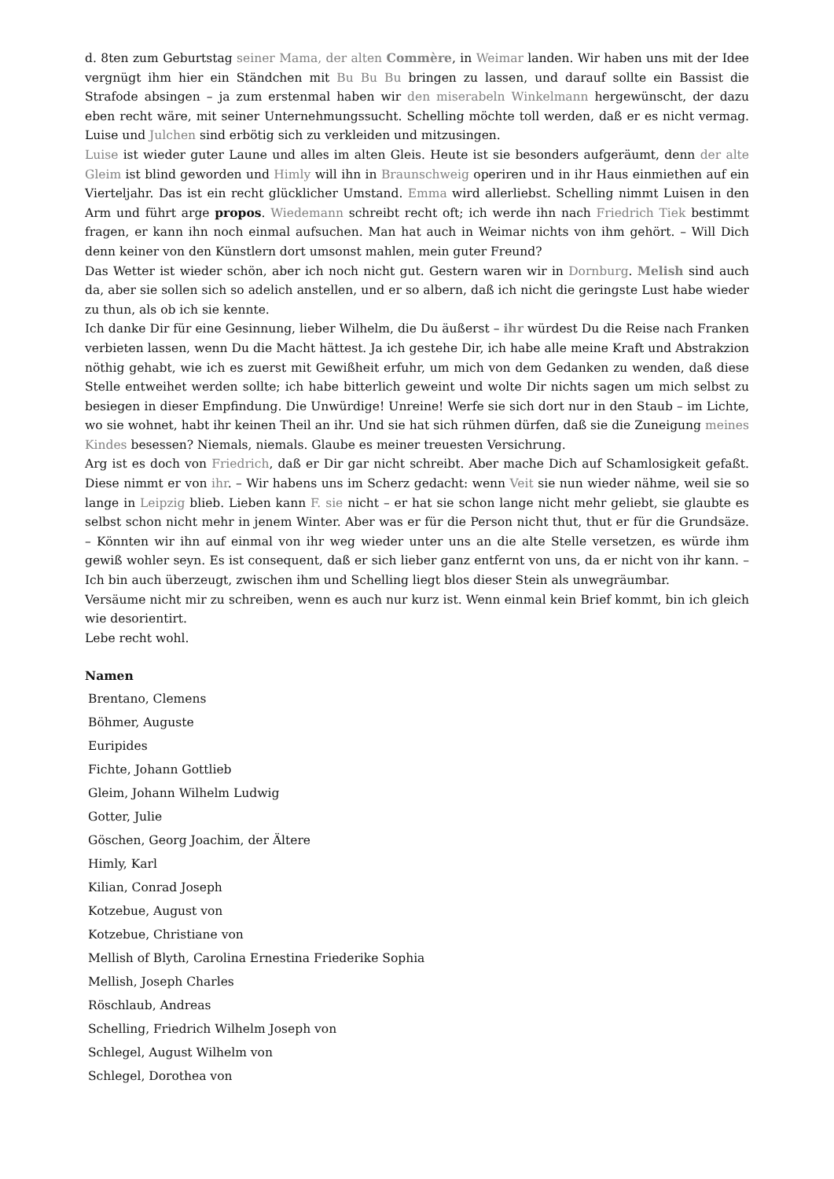d. 8ten zum Geburtstag seiner Mama, der alten Commère, in Weimar landen. Wir haben uns mit der Idee vergnügt ihm hier ein Ständchen mit Bu Bu Bu bringen zu lassen, und darauf sollte ein Bassist die Strafode absingen – ja zum erstenmal haben wir den miserabeln Winkelmann hergewünscht, der dazu eben recht wäre, mit seiner Unternehmungssucht. Schelling möchte toll werden, daß er es nicht vermag. Luise und Julchen sind erbötig sich zu verkleiden und mitzusingen.
Luise ist wieder guter Laune und alles im alten Gleis. Heute ist sie besonders aufgeräumt, denn der alte Gleim ist blind geworden und Himly will ihn in Braunschweig operiren und in ihr Haus einmiethen auf ein Vierteljahr. Das ist ein recht glücklicher Umstand. Emma wird allerliebst. Schelling nimmt Luisen in den Arm und führt arge propos. Wiedemann schreibt recht oft; ich werde ihn nach Friedrich Tiek bestimmt fragen, er kann ihn noch einmal aufsuchen. Man hat auch in Weimar nichts von ihm gehört. – Will Dich denn keiner von den Künstlern dort umsonst mahlen, mein guter Freund?
Das Wetter ist wieder schön, aber ich noch nicht gut. Gestern waren wir in Dornburg. Melish sind auch da, aber sie sollen sich so adelich anstellen, und er so albern, daß ich nicht die geringste Lust habe wieder zu thun, als ob ich sie kennte.
Ich danke Dir für eine Gesinnung, lieber Wilhelm, die Du äußerst – ihr würdest Du die Reise nach Franken verbieten lassen, wenn Du die Macht hättest. Ja ich gestehe Dir, ich habe alle meine Kraft und Abstrakzion nöthig gehabt, wie ich es zuerst mit Gewißheit erfuhr, um mich von dem Gedanken zu wenden, daß diese Stelle entweihet werden sollte; ich habe bitterlich geweint und wolte Dir nichts sagen um mich selbst zu besiegen in dieser Empfindung. Die Unwürdige! Unreine! Werfe sie sich dort nur in den Staub – im Lichte, wo sie wohnet, habt ihr keinen Theil an ihr. Und sie hat sich rühmen dürfen, daß sie die Zuneigung meines Kindes besessen? Niemals, niemals. Glaube es meiner treuesten Versichrung.
Arg ist es doch von Friedrich, daß er Dir gar nicht schreibt. Aber mache Dich auf Schamlosigkeit gefaßt. Diese nimmt er von ihr. – Wir habens uns im Scherz gedacht: wenn Veit sie nun wieder nähme, weil sie so lange in Leipzig blieb. Lieben kann F. sie nicht – er hat sie schon lange nicht mehr geliebt, sie glaubte es selbst schon nicht mehr in jenem Winter. Aber was er für die Person nicht thut, thut er für die Grundsäze. – Könnten wir ihn auf einmal von ihr weg wieder unter uns an die alte Stelle versetzen, es würde ihm gewiß wohler seyn. Es ist consequent, daß er sich lieber ganz entfernt von uns, da er nicht von ihr kann. – Ich bin auch überzeugt, zwischen ihm und Schelling liegt blos dieser Stein als unwegräumbar.
Versäume nicht mir zu schreiben, wenn es auch nur kurz ist. Wenn einmal kein Brief kommt, bin ich gleich wie desorientirt.
Lebe recht wohl.
Namen
Brentano, Clemens
Böhmer, Auguste
Euripides
Fichte, Johann Gottlieb
Gleim, Johann Wilhelm Ludwig
Gotter, Julie
Göschen, Georg Joachim, der Ältere
Himly, Karl
Kilian, Conrad Joseph
Kotzebue, August von
Kotzebue, Christiane von
Mellish of Blyth, Carolina Ernestina Friederike Sophia
Mellish, Joseph Charles
Röschlaub, Andreas
Schelling, Friedrich Wilhelm Joseph von
Schlegel, August Wilhelm von
Schlegel, Dorothea von